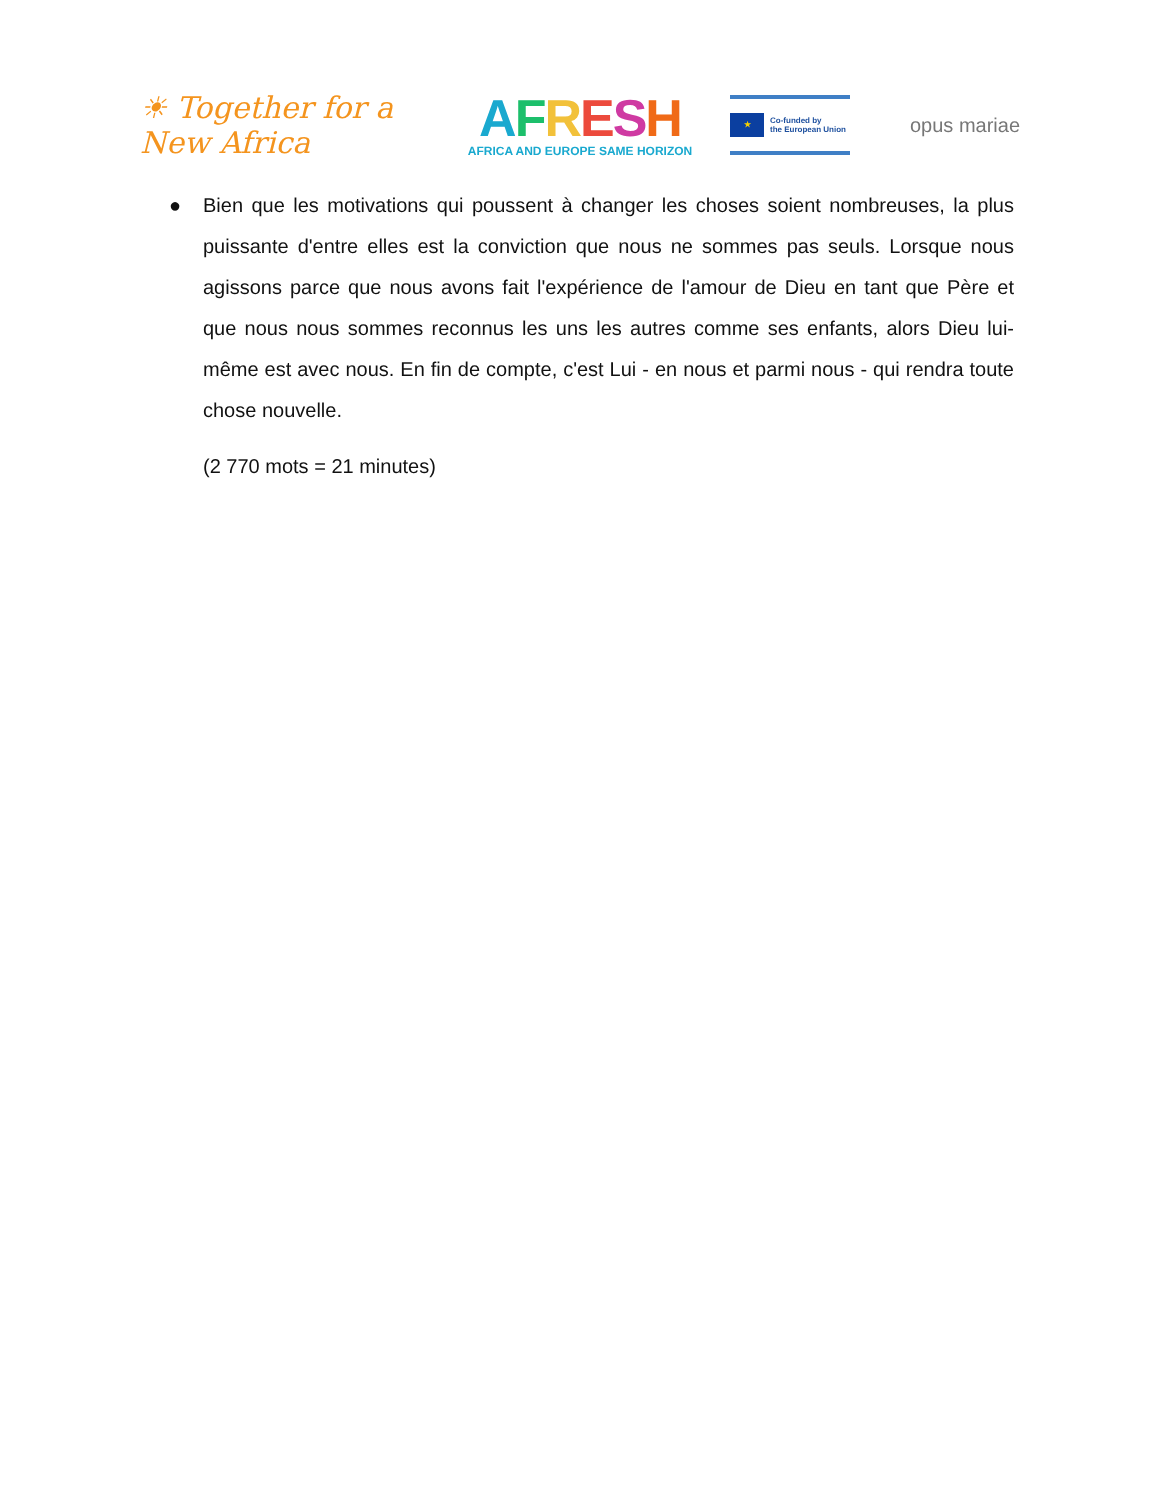☀ Together for a New Africa
AFRESH
AFRICA AND EUROPE SAME HORIZON
★
Co-funded by
the European Union
opus mariae
● Bien que les motivations qui poussent à changer les choses soient nombreuses, la plus puissante d'entre elles est la conviction que nous ne sommes pas seuls. Lorsque nous agissons parce que nous avons fait l'expérience de l'amour de Dieu en tant que Père et que nous nous sommes reconnus les uns les autres comme ses enfants, alors Dieu lui-même est avec nous. En fin de compte, c'est Lui - en nous et parmi nous - qui rendra toute chose nouvelle.
(2 770 mots = 21 minutes)